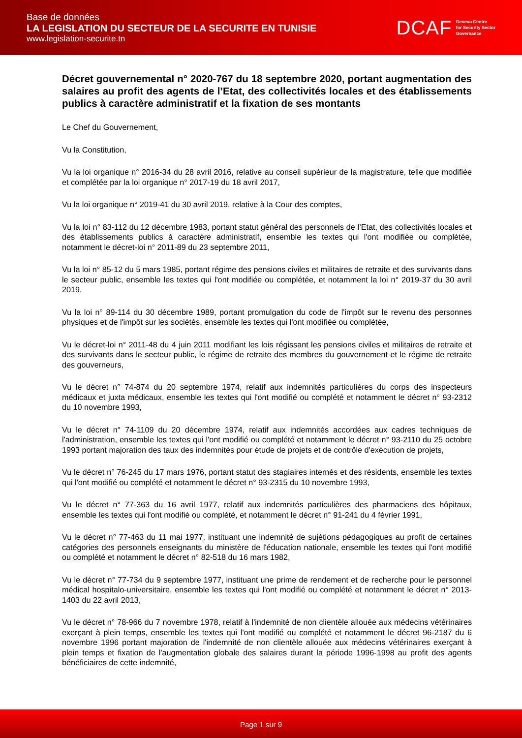Base de données
LA LEGISLATION DU SECTEUR DE LA SECURITE EN TUNISIE
www.legislation-securite.tn
DCAF Geneva Centre
for Security Sector
Governance
Décret gouvernemental n° 2020-767 du 18 septembre 2020, portant augmentation des salaires au profit des agents de l’Etat, des collectivités locales et des établissements publics à caractère administratif et la fixation de ses montants
Le Chef du Gouvernement,
Vu la Constitution,
Vu la loi organique n° 2016-34 du 28 avril 2016, relative au conseil supérieur de la magistrature, telle que modifiée et complétée par la loi organique n° 2017-19 du 18 avril 2017,
Vu la loi organique n° 2019-41 du 30 avril 2019, relative à la Cour des comptes,
Vu la loi n° 83-112 du 12 décembre 1983, portant statut général des personnels de l’Etat, des collectivités locales et des établissements publics à caractère administratif, ensemble les textes qui l'ont modifiée ou complétée, notamment le décret-loi n° 2011-89 du 23 septembre 2011,
Vu la loi n° 85-12 du 5 mars 1985, portant régime des pensions civiles et militaires de retraite et des survivants dans le secteur public, ensemble les textes qui l'ont modifiée ou complétée, et notamment la loi n° 2019-37 du 30 avril 2019,
Vu la loi n° 89-114 du 30 décembre 1989, portant promulgation du code de l'impôt sur le revenu des personnes physiques et de l'impôt sur les sociétés, ensemble les textes qui l'ont modifiée ou complétée,
Vu le décret-loi n° 2011-48 du 4 juin 2011 modifiant les lois régissant les pensions civiles et militaires de retraite et des survivants dans le secteur public, le régime de retraite des membres du gouvernement et le régime de retraite des gouverneurs,
Vu le décret n° 74-874 du 20 septembre 1974, relatif aux indemnités particulières du corps des inspecteurs médicaux et juxta médicaux, ensemble les textes qui l'ont modifié ou complété et notamment le décret n° 93-2312 du 10 novembre 1993,
Vu le décret n° 74-1109 du 20 décembre 1974, relatif aux indemnités accordées aux cadres techniques de l'administration, ensemble les textes qui l'ont modifié ou complété et notamment le décret n° 93-2110 du 25 octobre 1993 portant majoration des taux des indemnités pour étude de projets et de contrôle d'exécution de projets,
Vu le décret n° 76-245 du 17 mars 1976, portant statut des stagiaires internés et des résidents, ensemble les textes qui l'ont modifié ou complété et notamment le décret n° 93-2315 du 10 novembre 1993,
Vu le décret n° 77-363 du 16 avril 1977, relatif aux indemnités particulières des pharmaciens des hôpitaux, ensemble les textes qui l'ont modifié ou complété, et notamment le décret n° 91-241 du 4 février 1991,
Vu le décret n° 77-463 du 11 mai 1977, instituant une indemnité de sujétions pédagogiques au profit de certaines catégories des personnels enseignants du ministère de l'éducation nationale, ensemble les textes qui l'ont modifié ou complété et notamment le décret n° 82-518 du 16 mars 1982,
Vu le décret n° 77-734 du 9 septembre 1977, instituant une prime de rendement et de recherche pour le personnel médical hospitalo-universitaire, ensemble les textes qui l'ont modifié ou complété et notamment le décret n° 2013-1403 du 22 avril 2013,
Vu le décret n° 78-966 du 7 novembre 1978, relatif à l'indemnité de non clientèle allouée aux médecins vétérinaires exerçant à plein temps, ensemble les textes qui l'ont modifié ou complété et notamment le décret 96-2187 du 6 novembre 1996 portant majoration de l'indemnité de non clientèle allouée aux médecins vétérinaires exerçant à plein temps et fixation de l'augmentation globale des salaires durant la période 1996-1998 au profit des agents bénéficiaires de cette indemnité,
Page 1 sur 9